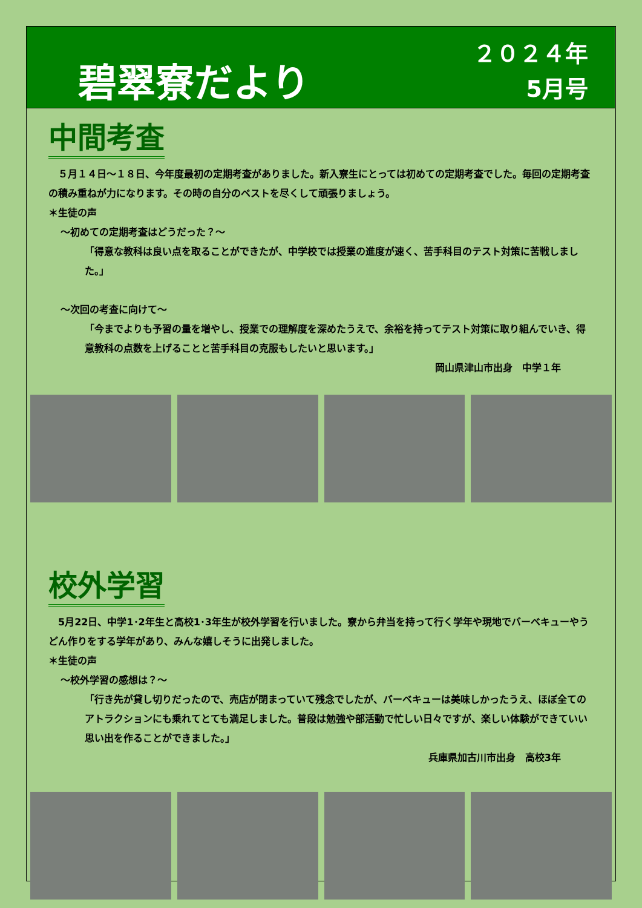碧翠寮だより
２０２４年
5月号
中間考査
　５月１４日～１８日、今年度最初の定期考査がありました。新入寮生にとっては初めての定期考査でした。毎回の定期考査の積み重ねが力になります。その時の自分のベストを尽くして頑張りましょう。
＊生徒の声
～初めての定期考査はどうだった？～
「得意な教科は良い点を取ることができたが、中学校では授業の進度が速く、苦手科目のテスト対策に苦戦しました。」
～次回の考査に向けて～
「今までよりも予習の量を増やし、授業での理解度を深めたうえで、余裕を持ってテスト対策に取り組んでいき、得意教科の点数を上げることと苦手科目の克服もしたいと思います。」
岡山県津山市出身　中学１年
校外学習
　5月22日、中学1･2年生と高校1･3年生が校外学習を行いました。寮から弁当を持って行く学年や現地でバーベキューやうどん作りをする学年があり、みんな嬉しそうに出発しました。
＊生徒の声
～校外学習の感想は？～
「行き先が貸し切りだったので、売店が閉まっていて残念でしたが、バーベキューは美味しかったうえ、ほぼ全てのアトラクションにも乗れてとても満足しました。普段は勉強や部活動で忙しい日々ですが、楽しい体験ができていい思い出を作ることができました。」
兵庫県加古川市出身　高校3年